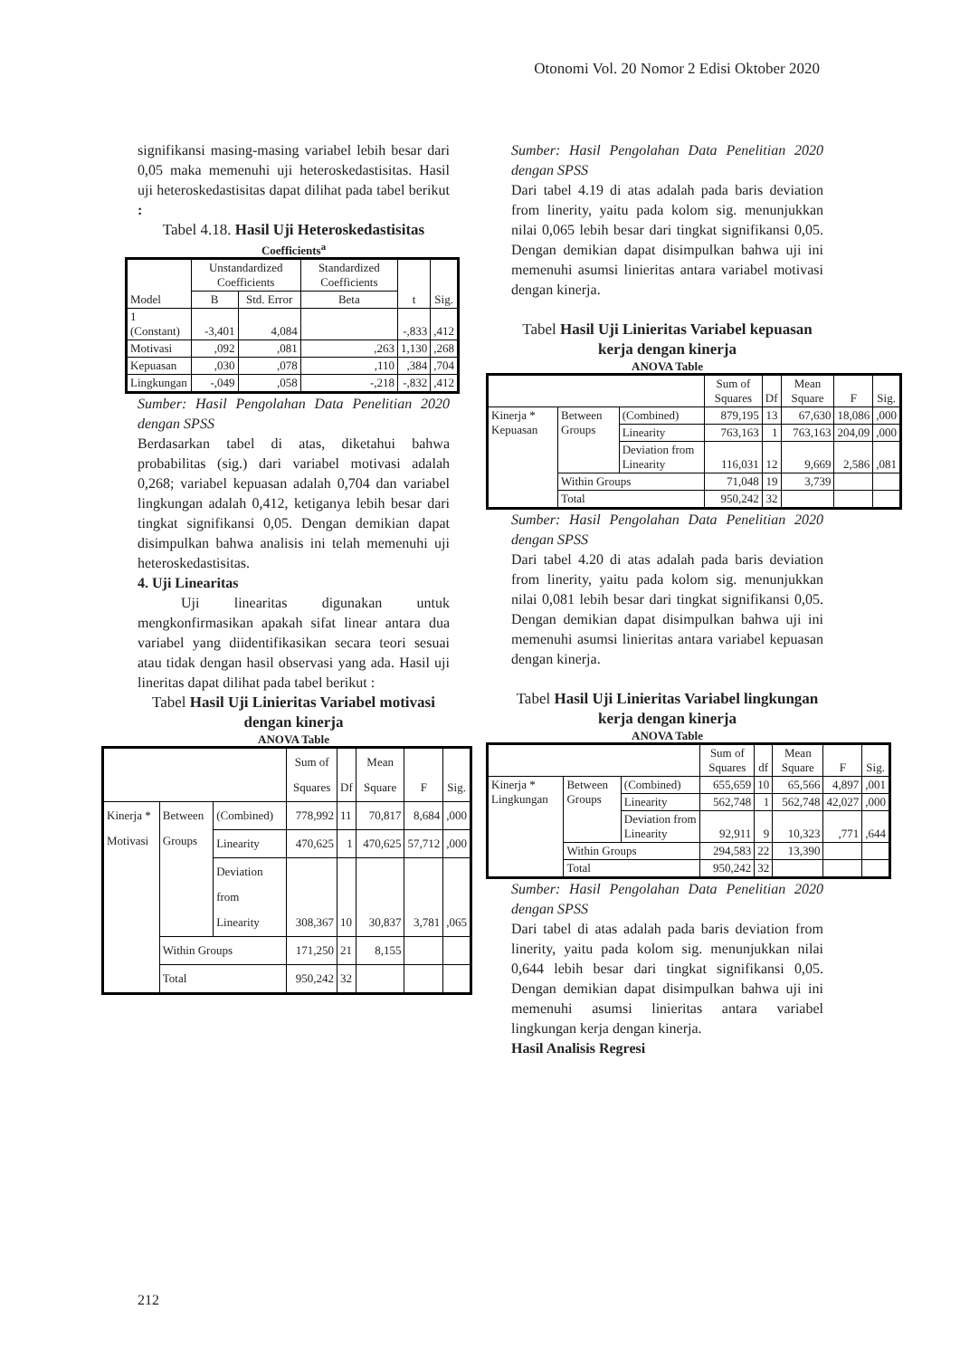Otonomi Vol. 20 Nomor 2 Edisi Oktober 2020
signifikansi masing-masing variabel lebih besar dari 0,05 maka memenuhi uji heteroskedastisitas. Hasil uji heteroskedastisitas dapat dilihat pada tabel berikut :
Tabel 4.18. Hasil Uji Heteroskedastisitas
Coefficients<sup>a</sup>
| Model | Unstandardized Coefficients | | Standardized Coefficients | t | Sig. |
| --- | --- | --- | --- | --- | --- |
| | B | Std. Error | Beta | | |
| 1 (Constant) | -3,401 | 4,084 | | -,833 | ,412 |
| Motivasi | ,092 | ,081 | ,263 | 1,130 | ,268 |
| Kepuasan | ,030 | ,078 | ,110 | ,384 | ,704 |
| Lingkungan | -,049 | ,058 | -,218 | -,832 | ,412 |
Sumber: Hasil Pengolahan Data Penelitian 2020 dengan SPSS
Berdasarkan tabel di atas, diketahui bahwa probabilitas (sig.) dari variabel motivasi adalah 0,268; variabel kepuasan adalah 0,704 dan variabel lingkungan adalah 0,412, ketiganya lebih besar dari tingkat signifikansi 0,05. Dengan demikian dapat disimpulkan bahwa analisis ini telah memenuhi uji heteroskedastisitas.
4. Uji Linearitas
Uji linearitas digunakan untuk mengkonfirmasikan apakah sifat linear antara dua variabel yang diidentifikasikan secara teori sesuai atau tidak dengan hasil observasi yang ada. Hasil uji lineritas dapat dilihat pada tabel berikut :
Tabel Hasil Uji Linieritas Variabel motivasi dengan kinerja
ANOVA Table
| | | | Sum of Squares | Df | Mean Square | F | Sig. |
| --- | --- | --- | --- | --- | --- | --- | --- |
| Kinerja * Motivasi | Between Groups | (Combined) | 778,992 | 11 | 70,817 | 8,684 | ,000 |
| | | Linearity | 470,625 | 1 | 470,625 | 57,712 | ,000 |
| | | Deviation from Linearity | 308,367 | 10 | 30,837 | 3,781 | ,065 |
| | Within Groups | | 171,250 | 21 | 8,155 | | |
| | Total | | 950,242 | 32 | | | |
Sumber: Hasil Pengolahan Data Penelitian 2020 dengan SPSS
Dari tabel 4.19 di atas adalah pada baris deviation from linerity, yaitu pada kolom sig. menunjukkan nilai 0,065 lebih besar dari tingkat signifikansi 0,05. Dengan demikian dapat disimpulkan bahwa uji ini memenuhi asumsi linieritas antara variabel motivasi dengan kinerja.
Tabel Hasil Uji Linieritas Variabel kepuasan kerja dengan kinerja
ANOVA Table
| | | | Sum of Squares | Df | Mean Square | F | Sig. |
| --- | --- | --- | --- | --- | --- | --- | --- |
| Kinerja * Kepuasan | Between Groups | (Combined) | 879,195 | 13 | 67,630 | 18,086 | ,000 |
| | | Linearity | 763,163 | 1 | 763,163 | 204,09 | ,000 |
| | | Deviation from Linearity | 116,031 | 12 | 9,669 | 2,586 | ,081 |
| | Within Groups | | 71,048 | 19 | 3,739 | | |
| | Total | | 950,242 | 32 | | | |
Sumber: Hasil Pengolahan Data Penelitian 2020 dengan SPSS
Dari tabel 4.20 di atas adalah pada baris deviation from linerity, yaitu pada kolom sig. menunjukkan nilai 0,081 lebih besar dari tingkat signifikansi 0,05. Dengan demikian dapat disimpulkan bahwa uji ini memenuhi asumsi linieritas antara variabel kepuasan dengan kinerja.
Tabel Hasil Uji Linieritas Variabel lingkungan kerja dengan kinerja
ANOVA Table
| | | | Sum of Squares | df | Mean Square | F | Sig. |
| --- | --- | --- | --- | --- | --- | --- | --- |
| Kinerja * Lingkungan | Between Groups | (Combined) | 655,659 | 10 | 65,566 | 4,897 | ,001 |
| | | Linearity | 562,748 | 1 | 562,748 | 42,027 | ,000 |
| | | Deviation from Linearity | 92,911 | 9 | 10,323 | ,771 | ,644 |
| | Within Groups | | 294,583 | 22 | 13,390 | | |
| | Total | | 950,242 | 32 | | | |
Sumber: Hasil Pengolahan Data Penelitian 2020 dengan SPSS
Dari tabel di atas adalah pada baris deviation from linerity, yaitu pada kolom sig. menunjukkan nilai 0,644 lebih besar dari tingkat signifikansi 0,05. Dengan demikian dapat disimpulkan bahwa uji ini memenuhi asumsi linieritas antara variabel lingkungan kerja dengan kinerja.
Hasil Analisis Regresi
212